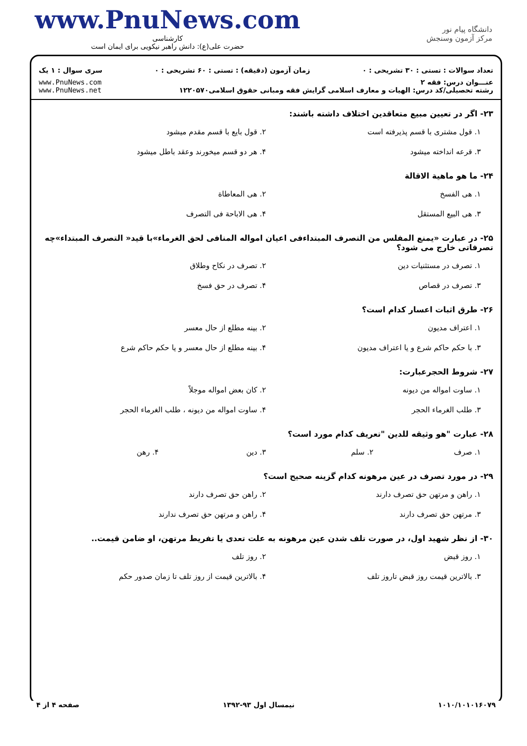www.PnuNews.com
کارشناسی
حضرت علی(ع): دانش راهبر نیکویی برای ایمان است
دانشگاه پیام نور
مرکز آزمون وسنجش
تعداد سوالات : تستی : ۳۰ تشریحی : ۰ زمان آزمون (دقیقه) : تستی : ۶۰ تشریحی : ۰ سری سوال : ۱ یک
عنـــوان درس: فقه ۲
رشته تحصیلی/کد درس: الهیات و معارف اسلامی گرایش فقه ومبانی حقوق اسلامی۱۲۲۰۵۷۰ www.PnuNews.com
www.PnuNews.net
۲۳- اگر در تعیین مبیع متعاقدین اختلاف داشته باشند:
۱. قول مشتری با قسم پذیرفته است ۲. قول بایع با قسم مقدم میشود ۳. قرعه انداخته میشود ۴. هر دو قسم میخورند وعقد باطل میشود
۲۴- ما هو ماهیة الاقالة
۱. هی الفسخ ۲. هی المعاطاة ۳. هی البیع المستقل ۴. هی الاباحة فی التصرف
۲۵- در عبارت «یمنع المفلس من التصرف المبتداءفی اعیان امواله المنافی لحق الغرماء»با قید« التصرف المبتداء»چه تصرفاتی خارج می شود؟
۱. تصرف در مستثنیات دین ۲. تصرف در نکاح وطلاق ۳. تصرف در قصاص ۴. تصرف در حق فسخ
۲۶- طرق اثبات اعسار کدام است؟
۱. اعتراف مدیون ۲. بینه مطلع از حال معسر ۳. با حکم حاکم شرع و یا اعتراف مدیون ۴. بینه مطلع از حال معسر و یا حکم حاکم شرع
۲۷- شروط الحجرعبارت:
۱. ساوت امواله من دیونه ۲. کان بعض امواله موجلاً ۳. طلب الغرماء الحجر ۴. ساوت امواله من دیونه ، طلب الغرماء الحجر
۲۸- عبارت "هو وثیقه للدین "تعریف کدام مورد است؟
۱. صرف ۲. سلم ۳. دین ۴. رهن
۲۹- در مورد تصرف در عین مرهونه کدام گزینه صحیح است؟
۱. راهن و مرتهن حق تصرف دارند ۲. راهن حق تصرف دارند ۳. مرتهن حق تصرف دارند ۴. راهن و مرتهن حق تصرف ندارند
۳۰- از نظر شهید اول، در صورت تلف شدن عین مرهونه به علت تعدی یا تفریط مرتهن، او ضامن قیمت..
۱. روز قبض ۲. روز تلف ۳. بالاترین قیمت روز قبض تاروز تلف ۴. بالاترین قیمت از روز تلف تا زمان صدور حکم
۱۰۱۰/۱۰۱۰۱۶۰۷۹ نیمسال اول ۹۳-۱۳۹۲ صفحه ۴ از ۴